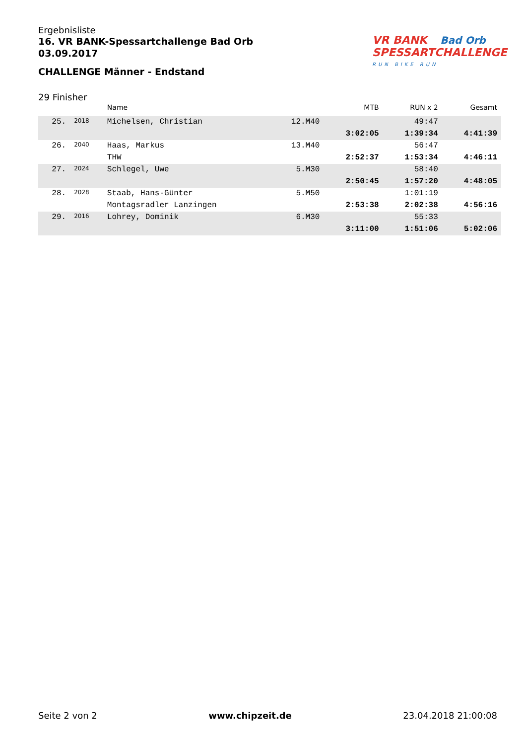Ergebnisliste
16. VR BANK-Spessartchallenge Bad Orb
03.09.2017
CHALLENGE Männer - Endstand
VR BANK Bad Orb
SPESSARTCHALLENGE
RUN BIKE RUN
29 Finisher
| | | Name | | MTB | RUN x 2 | Gesamt |
| --- | --- | --- | --- | --- | --- | --- |
| 25. | 2018 | Michelsen, Christian | 12.M40 | | 49:47 | |
| | | | | 3:02:05 | 1:39:34 | 4:41:39 |
| 26. | 2040 | Haas, Markus | 13.M40 | | 56:47 | |
| | | THW | | 2:52:37 | 1:53:34 | 4:46:11 |
| 27. | 2024 | Schlegel, Uwe | 5.M30 | | 58:40 | |
| | | | | 2:50:45 | 1:57:20 | 4:48:05 |
| 28. | 2028 | Staab, Hans-Günter | 5.M50 | | 1:01:19 | |
| | | Montagsradler Lanzingen | | 2:53:38 | 2:02:38 | 4:56:16 |
| 29. | 2016 | Lohrey, Dominik | 6.M30 | | 55:33 | |
| | | | | 3:11:00 | 1:51:06 | 5:02:06 |
Seite 2 von 2 www.chipzeit.de 23.04.2018 21:00:08